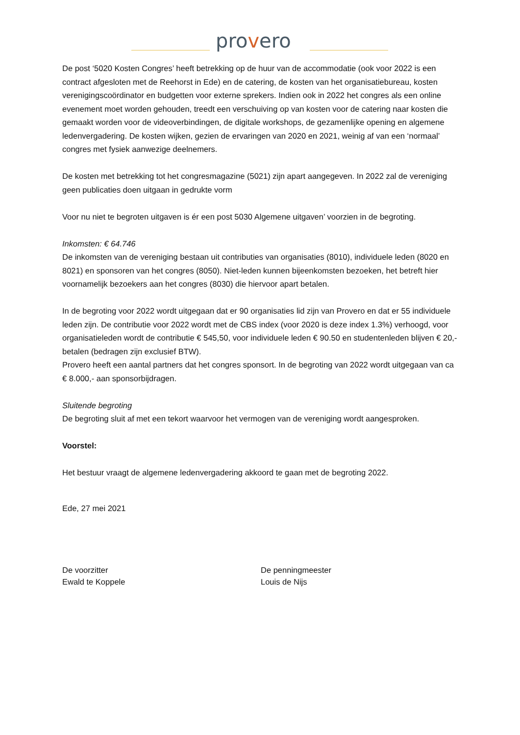provero
De post ‘5020 Kosten Congres’ heeft betrekking op de huur van de accommodatie (ook voor 2022 is een contract afgesloten met de Reehorst in Ede) en de catering, de kosten van het organisatiebureau, kosten verenigingscoördinator en budgetten voor externe sprekers. Indien ook in 2022 het congres als een online evenement moet worden gehouden, treedt een verschuiving op van kosten voor de catering naar kosten die gemaakt worden voor de videoverbindingen, de digitale workshops, de gezamenlijke opening en algemene ledenvergadering. De kosten wijken, gezien de ervaringen van 2020 en 2021, weinig af van een ‘normaal’ congres met fysiek aanwezige deelnemers.
De kosten met betrekking tot het congresmagazine (5021) zijn apart aangegeven. In 2022 zal de vereniging geen publicaties doen uitgaan in gedrukte vorm
Voor nu niet te begroten uitgaven is ér een post 5030 Algemene uitgaven’ voorzien in de begroting.
Inkomsten: € 64.746
De inkomsten van de vereniging bestaan uit contributies van organisaties (8010), individuele leden (8020 en 8021) en sponsoren van het congres (8050). Niet-leden kunnen bijeenkomsten bezoeken, het betreft hier voornamelijk bezoekers aan het congres (8030) die hiervoor apart betalen.
In de begroting voor 2022 wordt uitgegaan dat er 90 organisaties lid zijn van Provero en dat er 55 individuele leden zijn. De contributie voor 2022 wordt met de CBS index (voor 2020 is deze index 1.3%) verhoogd, voor organisatieleden wordt de contributie € 545,50, voor individuele leden € 90.50 en studentenleden blijven € 20,- betalen (bedragen zijn exclusief BTW).
Provero heeft een aantal partners dat het congres sponsort. In de begroting van 2022 wordt uitgegaan van ca € 8.000,- aan sponsorbijdragen.
Sluitende begroting
De begroting sluit af met een tekort waarvoor het vermogen van de vereniging wordt aangesproken.
Voorstel:
Het bestuur vraagt de algemene ledenvergadering akkoord te gaan met de begroting 2022.
Ede, 27 mei 2021
De voorzitter
Ewald te Koppele
De penningmeester
Louis de Nijs